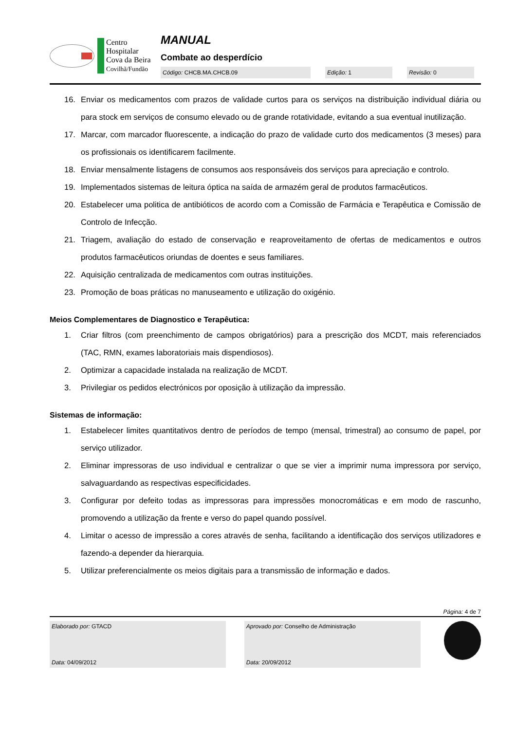Centro
Hospitalar
Cova da Beira
Covilhã/Fundão
MANUAL
Combate ao desperdício
Código: CHCB.MA.CHCB.09 Edição: 1 Revisão: 0
16. Enviar os medicamentos com prazos de validade curtos para os serviços na distribuição individual diária ou para stock em serviços de consumo elevado ou de grande rotatividade, evitando a sua eventual inutilização.
17. Marcar, com marcador fluorescente, a indicação do prazo de validade curto dos medicamentos (3 meses) para os profissionais os identificarem facilmente.
18. Enviar mensalmente listagens de consumos aos responsáveis dos serviços para apreciação e controlo.
19. Implementados sistemas de leitura óptica na saída de armazém geral de produtos farmacêuticos.
20. Estabelecer uma politica de antibióticos de acordo com a Comissão de Farmácia e Terapêutica e Comissão de Controlo de Infecção.
21. Triagem, avaliação do estado de conservação e reaproveitamento de ofertas de medicamentos e outros produtos farmacêuticos oriundas de doentes e seus familiares.
22. Aquisição centralizada de medicamentos com outras instituições.
23. Promoção de boas práticas no manuseamento e utilização do oxigénio.
Meios Complementares de Diagnostico e Terapêutica:
1. Criar filtros (com preenchimento de campos obrigatórios) para a prescrição dos MCDT, mais referenciados (TAC, RMN, exames laboratoriais mais dispendiosos).
2. Optimizar a capacidade instalada na realização de MCDT.
3. Privilegiar os pedidos electrónicos por oposição à utilização da impressão.
Sistemas de informação:
1. Estabelecer limites quantitativos dentro de períodos de tempo (mensal, trimestral) ao consumo de papel, por serviço utilizador.
2. Eliminar impressoras de uso individual e centralizar o que se vier a imprimir numa impressora por serviço, salvaguardando as respectivas especificidades.
3. Configurar por defeito todas as impressoras para impressões monocromáticas e em modo de rascunho, promovendo a utilização da frente e verso do papel quando possível.
4. Limitar o acesso de impressão a cores através de senha, facilitando a identificação dos serviços utilizadores e fazendo-a depender da hierarquia.
5. Utilizar preferencialmente os meios digitais para a transmissão de informação e dados.
Página: 4 de 7
Elaborado por: GTACD
Data: 04/09/2012
Aprovado por: Conselho de Administração
Data: 20/09/2012